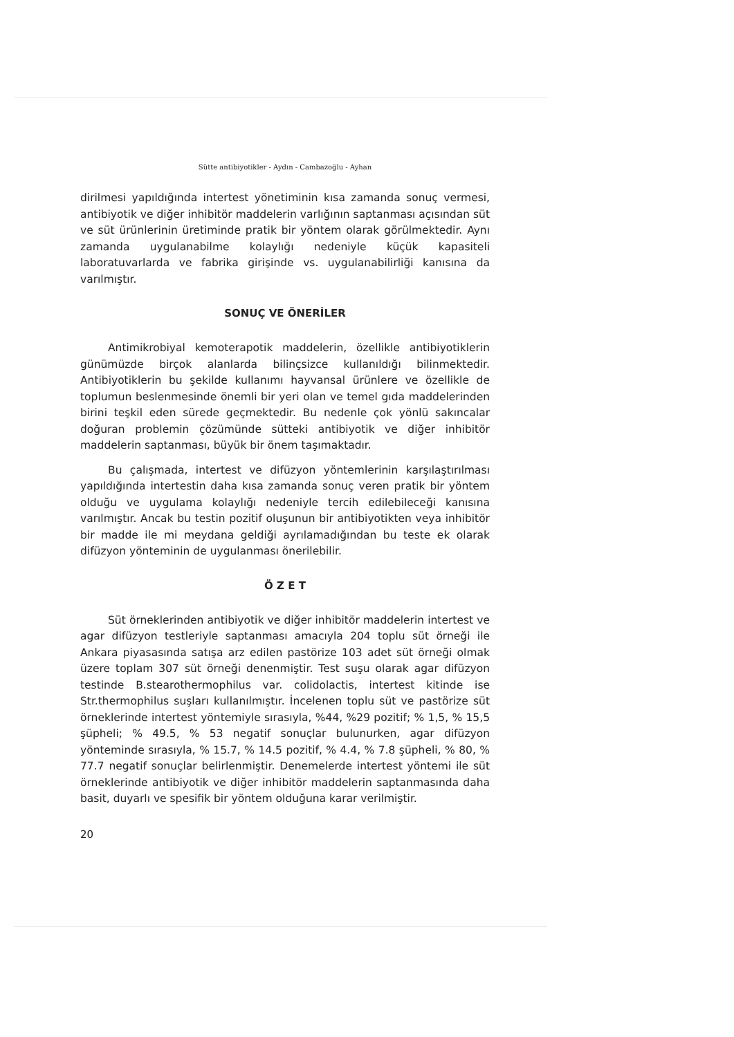Sütte antibiyotikler - Aydın - Cambazoğlu - Ayhan
dirilmesi yapıldığında intertest yönetiminin kısa zamanda sonuç vermesi, antibiyotik ve diğer inhibitör maddelerin varlığının saptanması açısından süt ve süt ürünlerinin üretiminde pratik bir yöntem olarak görülmektedir. Aynı zamanda uygulanabilme kolaylığı nedeniyle küçük kapasiteli laboratuvarlarda ve fabrika girişinde vs. uygulanabilirliği kanısına da varılmıştır.
SONUÇ VE ÖNERİLER
Antimikrobiyal kemoterapotik maddelerin, özellikle antibiyotiklerin günümüzde birçok alanlarda bilinçsizce kullanıldığı bilinmektedir. Antibiyotiklerin bu şekilde kullanımı hayvansal ürünlere ve özellikle de toplumun beslenmesinde önemli bir yeri olan ve temel gıda maddelerinden birini teşkil eden sürede geçmektedir. Bu nedenle çok yönlü sakıncalar doğuran problemin çözümünde sütteki antibiyotik ve diğer inhibitör maddelerin saptanması, büyük bir önem taşımaktadır.
Bu çalışmada, intertest ve difüzyon yöntemlerinin karşılaştırılması yapıldığında intertestin daha kısa zamanda sonuç veren pratik bir yöntem olduğu ve uygulama kolaylığı nedeniyle tercih edilebileceği kanısına varılmıştır. Ancak bu testin pozitif oluşunun bir antibiyotikten veya inhibitör bir madde ile mi meydana geldiği ayrılamadığından bu teste ek olarak difüzyon yönteminin de uygulanması önerilebilir.
Ö Z E T
Süt örneklerinden antibiyotik ve diğer inhibitör maddelerin intertest ve agar difüzyon testleriyle saptanması amacıyla 204 toplu süt örneği ile Ankara piyasasında satışa arz edilen pastörize 103 adet süt örneği olmak üzere toplam 307 süt örneği denenmiştir. Test suşu olarak agar difüzyon testinde B.stearothermophilus var. colidolactis, intertest kitinde ise Str.thermophilus suşları kullanılmıştır. İncelenen toplu süt ve pastörize süt örneklerinde intertest yöntemiyle sırasıyla, %44, %29 pozitif; % 1,5, % 15,5 şüpheli; % 49.5, % 53 negatif sonuçlar bulunurken, agar difüzyon yönteminde sırasıyla, % 15.7, % 14.5 pozitif, % 4.4, % 7.8 şüpheli, % 80, % 77.7 negatif sonuçlar belirlenmiştir. Denemelerde intertest yöntemi ile süt örneklerinde antibiyotik ve diğer inhibitör maddelerin saptanmasında daha basit, duyarlı ve spesifik bir yöntem olduğuna karar verilmiştir.
20